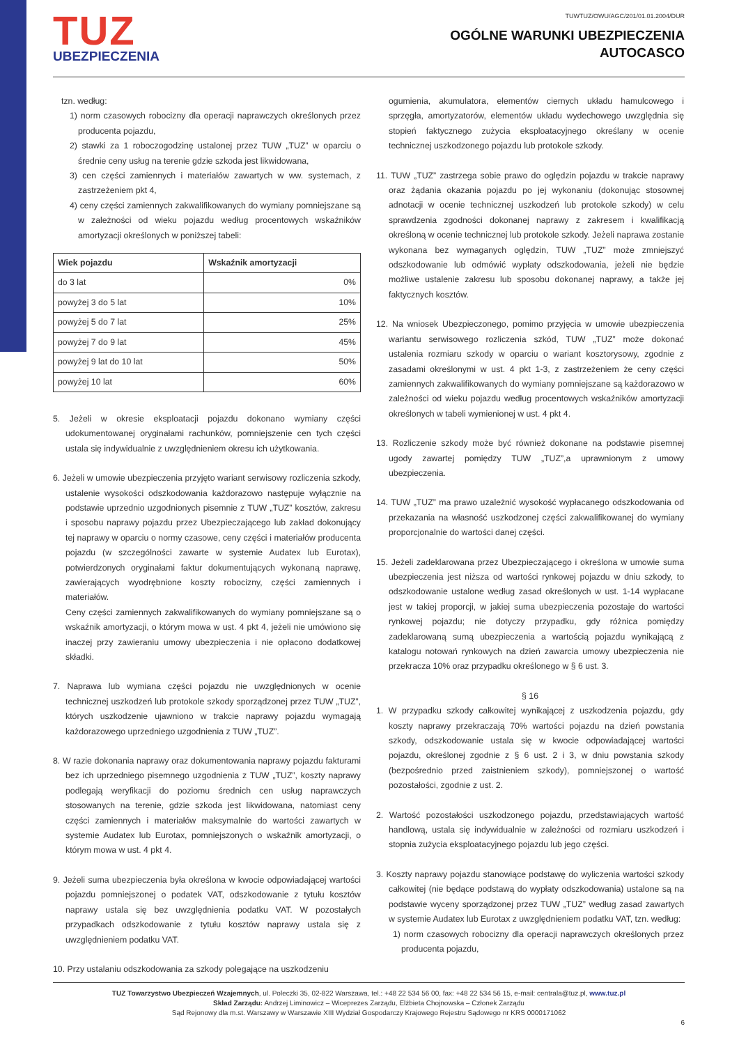TUZ
UBEZPIECZENIA
TUWTUZ/OWU/AGC/201/01.01.2004/DUR
OGÓLNE WARUNKI UBEZPIECZENIA
AUTOCASCO
tzn. według:
1) norm czasowych robocizny dla operacji naprawczych określonych przez producenta pojazdu,
2) stawki za 1 roboczogodzinę ustalonej przez TUW „TUZ” w oparciu o średnie ceny usług na terenie gdzie szkoda jest likwidowana,
3) cen części zamiennych i materiałów zawartych w ww. systemach, z zastrzeżeniem pkt 4,
4) ceny części zamiennych zakwalifikowanych do wymiany pomniejszane są w zależności od wieku pojazdu według procentowych wskaźników amortyzacji określonych w poniższej tabeli:
| Wiek pojazdu | Wskaźnik amortyzacji |
| --- | --- |
| do 3 lat | 0% |
| powyżej 3 do 5 lat | 10% |
| powyżej 5 do 7 lat | 25% |
| powyżej 7 do 9 lat | 45% |
| powyżej 9 lat do 10 lat | 50% |
| powyżej 10 lat | 60% |
5. Jeżeli w okresie eksploatacji pojazdu dokonano wymiany części udokumentowanej oryginałami rachunków, pomniejszenie cen tych części ustala się indywidualnie z uwzględnieniem okresu ich użytkowania.
6. Jeżeli w umowie ubezpieczenia przyjęto wariant serwisowy rozliczenia szkody, ustalenie wysokości odszkodowania każdorazowo następuje wyłącznie na podstawie uprzednio uzgodnionych pisemnie z TUW „TUZ” kosztów, zakresu i sposobu naprawy pojazdu przez Ubezpieczającego lub zakład dokonujący tej naprawy w oparciu o normy czasowe, ceny części i materiałów producenta pojazdu (w szczególności zawarte w systemie Audatex lub Eurotax), potwierdzonych oryginałami faktur dokumentujących wykonaną naprawę, zawierających wyodrębnione koszty robocizny, części zamiennych i materiałów.
Ceny części zamiennych zakwalifikowanych do wymiany pomniejszane są o wskaźnik amortyzacji, o którym mowa w ust. 4 pkt 4, jeżeli nie umówiono się inaczej przy zawieraniu umowy ubezpieczenia i nie opłacono dodatkowej składki.
7. Naprawa lub wymiana części pojazdu nie uwzględnionych w ocenie technicznej uszkodzeń lub protokole szkody sporządzonej przez TUW „TUZ”, których uszkodzenie ujawniono w trakcie naprawy pojazdu wymagają każdorazowego uprzedniego uzgodnienia z TUW „TUZ”.
8. W razie dokonania naprawy oraz dokumentowania naprawy pojazdu fakturami bez ich uprzedniego pisemnego uzgodnienia z TUW „TUZ”, koszty naprawy podlegają weryfikacji do poziomu średnich cen usług naprawczych stosowanych na terenie, gdzie szkoda jest likwidowana, natomiast ceny części zamiennych i materiałów maksymalnie do wartości zawartych w systemie Audatex lub Eurotax, pomniejszonych o wskaźnik amortyzacji, o którym mowa w ust. 4 pkt 4.
9. Jeżeli suma ubezpieczenia była określona w kwocie odpowiadającej wartości pojazdu pomniejszonej o podatek VAT, odszkodowanie z tytułu kosztów naprawy ustala się bez uwzględnienia podatku VAT. W pozostałych przypadkach odszkodowanie z tytułu kosztów naprawy ustala się z uwzględnieniem podatku VAT.
10. Przy ustalaniu odszkodowania za szkody polegające na uszkodzeniu
ogumienia, akumulatora, elementów ciernych układu hamulcowego i sprzęgła, amortyzatorów, elementów układu wydechowego uwzględnia się stopień faktycznego zużycia eksploatacyjnego określany w ocenie technicznej uszkodzonego pojazdu lub protokole szkody.
11. TUW „TUZ” zastrzega sobie prawo do oględzin pojazdu w trakcie naprawy oraz żądania okazania pojazdu po jej wykonaniu (dokonując stosownej adnotacji w ocenie technicznej uszkodzeń lub protokole szkody) w celu sprawdzenia zgodności dokonanej naprawy z zakresem i kwalifikacją określoną w ocenie technicznej lub protokole szkody. Jeżeli naprawa zostanie wykonana bez wymaganych oględzin, TUW „TUZ” może zmniejszyć odszkodowanie lub odmówić wypłaty odszkodowania, jeżeli nie będzie możliwe ustalenie zakresu lub sposobu dokonanej naprawy, a także jej faktycznych kosztów.
12. Na wniosek Ubezpieczonego, pomimo przyjęcia w umowie ubezpieczenia wariantu serwisowego rozliczenia szkód, TUW „TUZ” może dokonać ustalenia rozmiaru szkody w oparciu o wariant kosztorysowy, zgodnie z zasadami określonymi w ust. 4 pkt 1-3, z zastrzeżeniem że ceny części zamiennych zakwalifikowanych do wymiany pomniejszane są każdorazowo w zależności od wieku pojazdu według procentowych wskaźników amortyzacji określonych w tabeli wymienionej w ust. 4 pkt 4.
13. Rozliczenie szkody może być również dokonane na podstawie pisemnej ugody zawartej pomiędzy TUW „TUZ”,a uprawnionym z umowy ubezpieczenia.
14. TUW „TUZ” ma prawo uzależnić wysokość wypłacanego odszkodowania od przekazania na własność uszkodzonej części zakwalifikowanej do wymiany proporcjonalnie do wartości danej części.
15. Jeżeli zadeklarowana przez Ubezpieczającego i określona w umowie suma ubezpieczenia jest niższa od wartości rynkowej pojazdu w dniu szkody, to odszkodowanie ustalone według zasad określonych w ust. 1-14 wypłacane jest w takiej proporcji, w jakiej suma ubezpieczenia pozostaje do wartości rynkowej pojazdu; nie dotyczy przypadku, gdy różnica pomiędzy zadeklarowaną sumą ubezpieczenia a wartością pojazdu wynikającą z katalogu notowań rynkowych na dzień zawarcia umowy ubezpieczenia nie przekracza 10% oraz przypadku określonego w § 6 ust. 3.
§ 16
1. W przypadku szkody całkowitej wynikającej z uszkodzenia pojazdu, gdy koszty naprawy przekraczają 70% wartości pojazdu na dzień powstania szkody, odszkodowanie ustala się w kwocie odpowiadającej wartości pojazdu, określonej zgodnie z § 6 ust. 2 i 3, w dniu powstania szkody (bezpośrednio przed zaistnieniem szkody), pomniejszonej o wartość pozostałości, zgodnie z ust. 2.
2. Wartość pozostałości uszkodzonego pojazdu, przedstawiających wartość handlową, ustala się indywidualnie w zależności od rozmiaru uszkodzeń i stopnia zużycia eksploatacyjnego pojazdu lub jego części.
3. Koszty naprawy pojazdu stanowiące podstawę do wyliczenia wartości szkody całkowitej (nie będące podstawą do wypłaty odszkodowania) ustalone są na podstawie wyceny sporządzonej przez TUW „TUZ” według zasad zawartych w systemie Audatex lub Eurotax z uwzględnieniem podatku VAT, tzn. według:
1) norm czasowych robocizny dla operacji naprawczych określonych przez producenta pojazdu,
TUZ Towarzystwo Ubezpieczeń Wzajemnych, ul. Poleczki 35, 02-822 Warszawa, tel.: +48 22 534 56 00, fax: +48 22 534 56 15, e-mail: centrala@tuz.pl, www.tuz.pl
Skład Zarządu: Andrzej Liminowicz – Wiceprezes Zarządu, Elżbieta Chojnowska – Członek Zarządu
Sąd Rejonowy dla m.st. Warszawy w Warszawie XIII Wydział Gospodarczy Krajowego Rejestru Sądowego nr KRS 0000171062
6